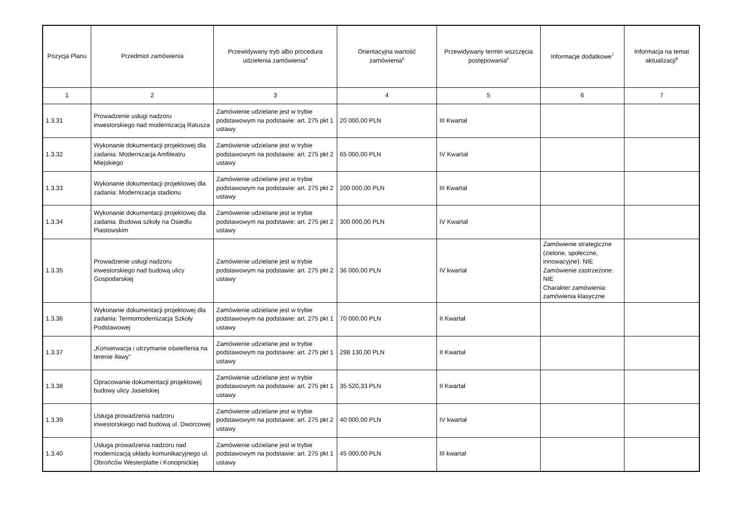| Pozycja Planu | Przedmiot zamówienia | Przewidywany tryb albo procedura udzielenia zamówienia<sup>4</sup> | Orientacyjna wartość zamówienia<sup>5</sup> | Przewidywany termin wszczęcia postępowania<sup>6</sup> | Informacje dodatkowe<sup>7</sup> | Informacja na temat aktualizacji<sup>8</sup> |
| --- | --- | --- | --- | --- | --- | --- |
| 1 | 2 | 3 | 4 | 5 | 6 | 7 |
| 1.3.31 | Prowadzenie usługi nadzoru inwestorskiego nad modernizacją Ratusza | Zamówienie udzielane jest w trybie podstawowym na podstawie: art. 275 pkt 1 ustawy | 20 000,00 PLN | III Kwartał | | |
| 1.3.32 | Wykonanie dokumentacji projektowej dla zadania: Modernizacja Amfiteatru Miejskiego | Zamówienie udzielane jest w trybie podstawowym na podstawie: art. 275 pkt 2 ustawy | 65 000,00 PLN | IV Kwartał | | |
| 1.3.33 | Wykonanie dokumentacji projektowej dla zadania: Modernizacja stadionu | Zamówienie udzielane jest w trybie podstawowym na podstawie: art. 275 pkt 2 ustawy | 200 000,00 PLN | III Kwartał | | |
| 1.3.34 | Wykonanie dokumentacji projektowej dla zadania: Budowa szkoły na Osiedlu Piastowskim | Zamówienie udzielane jest w trybie podstawowym na podstawie: art. 275 pkt 2 ustawy | 300 000,00 PLN | IV Kwartał | | |
| 1.3.35 | Prowadzenie usługi nadzoru inwestorskiego nad budową ulicy Gospodarskiej | Zamówienie udzielane jest w trybie podstawowym na podstawie: art. 275 pkt 2 ustawy | 36 000,00 PLN | IV kwartał | Zamówienie strategiczne (zielone, społeczne, innowacyjne): NIE Zamówienie zastrzeżone: NIE Charakter zamówienia: zamówienia klasyczne | |
| 1.3.36 | Wykonanie dokumentacji projektowej dla zadania: Termomodernizacja Szkoły Podstawowej | Zamówienie udzielane jest w trybie podstawowym na podstawie: art. 275 pkt 1 ustawy | 70 000,00 PLN | II Kwartał | | |
| 1.3.37 | „Konserwacja i utrzymanie oświetlenia na terenie Iławy” | Zamówienie udzielane jest w trybie podstawowym na podstawie: art. 275 pkt 1 ustawy | 298 130,00 PLN | II Kwartał | | |
| 1.3.38 | Opracowanie dokumentacji projektowej budowy ulicy Jasielskiej | Zamówienie udzielane jest w trybie podstawowym na podstawie: art. 275 pkt 1 ustawy | 35 520,33 PLN | II Kwartał | | |
| 1.3.39 | Usługa prowadzenia nadzoru inwestorskiego nad budową ul. Dworcowej | Zamówienie udzielane jest w trybie podstawowym na podstawie: art. 275 pkt 2 ustawy | 40 000,00 PLN | IV kwartał | | |
| 1.3.40 | Usługa prowadzenia nadzoru nad modernizacją układu komunikacyjnego ul. Obrońców Westerplatte i Konopnickiej | Zamówienie udzielane jest w trybie podstawowym na podstawie: art. 275 pkt 1 ustawy | 45 000,00 PLN | III kwartał | | |